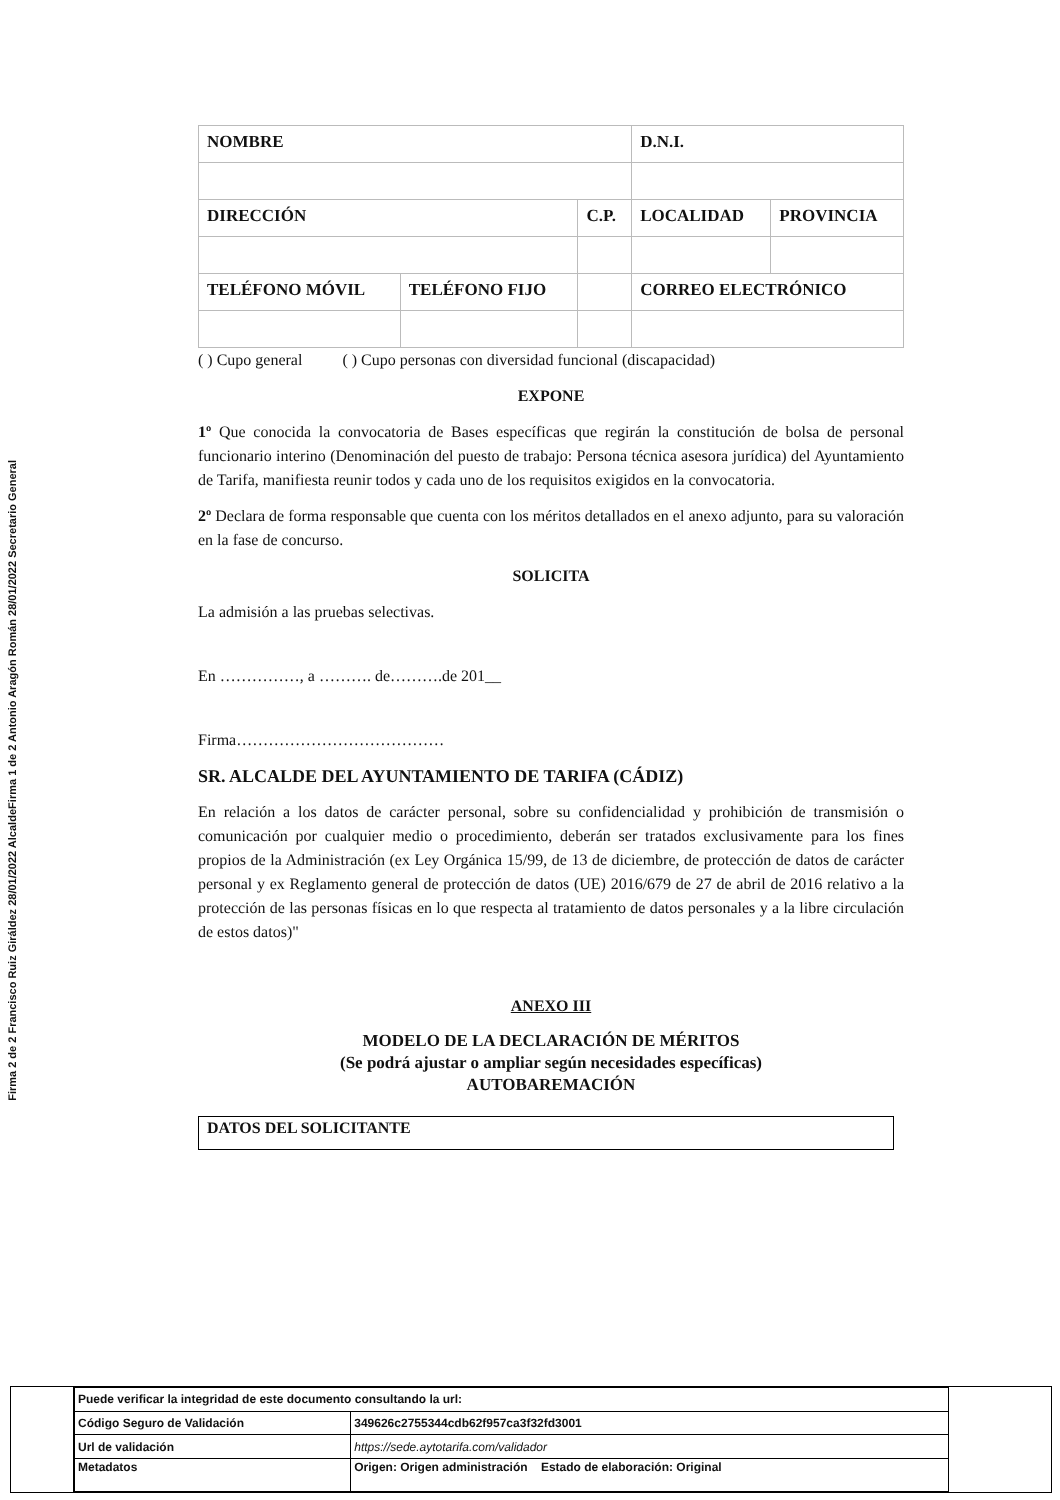Firma 1 de 2 Antonio Aragón Román 28/01/2022 Secretario General
Firma 2 de 2 Francisco Ruiz Giráldez 28/01/2022 Alcalde
| NOMBRE | | | D.N.I. | |
| DIRECCIÓN | | C.P. | LOCALIDAD | PROVINCIA |
| TELÉFONO MÓVIL | TELÉFONO FIJO | | CORREO ELECTRÓNICO | |
( ) Cupo general ( ) Cupo personas con diversidad funcional (discapacidad)
EXPONE
1º Que conocida la convocatoria de Bases específicas que regirán la constitución de bolsa de personal funcionario interino (Denominación del puesto de trabajo: Persona técnica asesora jurídica) del Ayuntamiento de Tarifa, manifiesta reunir todos y cada uno de los requisitos exigidos en la convocatoria.
2º Declara de forma responsable que cuenta con los méritos detallados en el anexo adjunto, para su valoración en la fase de concurso.
SOLICITA
La admisión a las pruebas selectivas.
En ……………, a ………. de……….de 201__
Firma…………………………………
SR. ALCALDE DEL AYUNTAMIENTO DE TARIFA (CÁDIZ)
En relación a los datos de carácter personal, sobre su confidencialidad y prohibición de transmisión o comunicación por cualquier medio o procedimiento, deberán ser tratados exclusivamente para los fines propios de la Administración (ex Ley Orgánica 15/99, de 13 de diciembre, de protección de datos de carácter personal y ex Reglamento general de protección de datos (UE) 2016/679 de 27 de abril de 2016 relativo a la protección de las personas físicas en lo que respecta al tratamiento de datos personales y a la libre circulación de estos datos)"
ANEXO III
MODELO DE LA DECLARACIÓN DE MÉRITOS
(Se podrá ajustar o ampliar según necesidades específicas)
AUTOBAREMACIÓN
DATOS DEL SOLICITANTE
| Puede verificar la integridad de este documento consultando la url: | |
| Código Seguro de Validación | 349626c2755344cdb62f957ca3f32fd3001 |
| Url de validación | https://sede.aytotarifa.com/validador |
| Metadatos | Origen: Origen administración Estado de elaboración: Original |